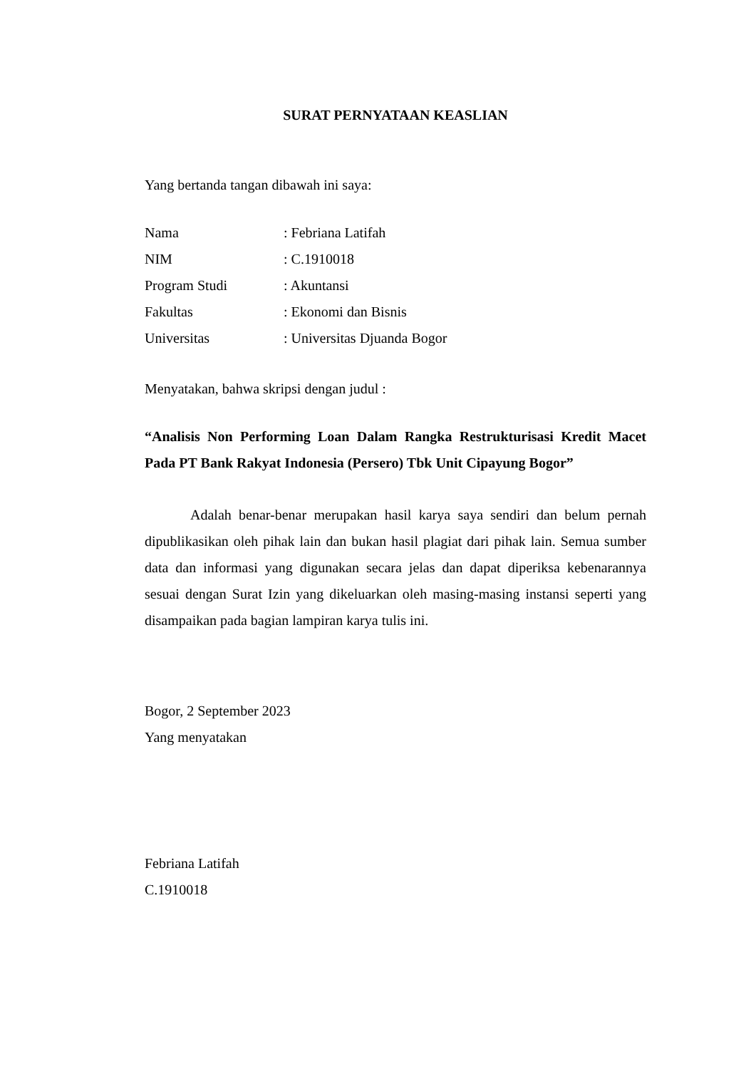SURAT PERNYATAAN KEASLIAN
Yang bertanda tangan dibawah ini saya:
| Nama | : Febriana Latifah |
| NIM | : C.1910018 |
| Program Studi | : Akuntansi |
| Fakultas | : Ekonomi dan Bisnis |
| Universitas | : Universitas Djuanda Bogor |
Menyatakan, bahwa skripsi dengan judul :
“Analisis Non Performing Loan Dalam Rangka Restrukturisasi Kredit Macet Pada PT Bank Rakyat Indonesia (Persero) Tbk Unit Cipayung Bogor”
Adalah benar-benar merupakan hasil karya saya sendiri dan belum pernah dipublikasikan oleh pihak lain dan bukan hasil plagiat dari pihak lain. Semua sumber data dan informasi yang digunakan secara jelas dan dapat diperiksa kebenarannya sesuai dengan Surat Izin yang dikeluarkan oleh masing-masing instansi seperti yang disampaikan pada bagian lampiran karya tulis ini.
Bogor, 2 September 2023
Yang menyatakan
Febriana Latifah
C.1910018